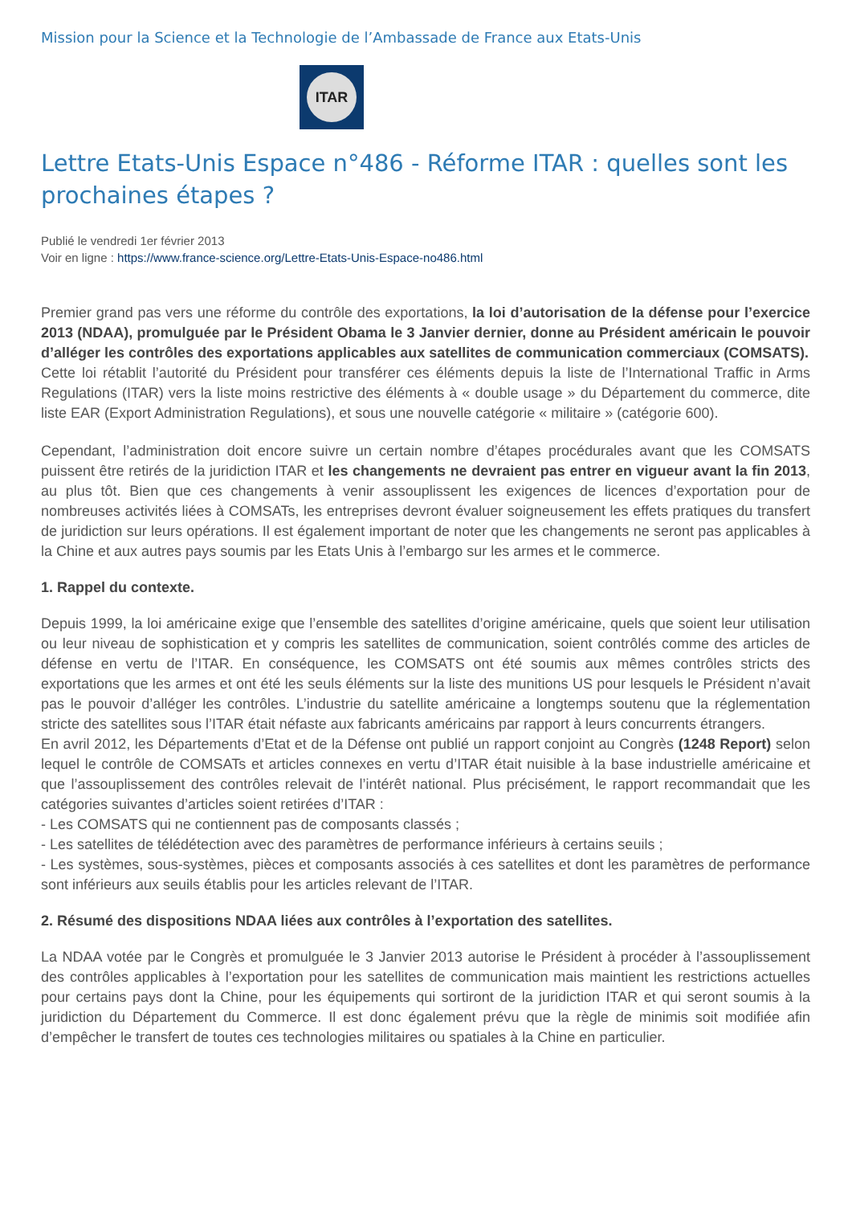Mission pour la Science et la Technologie de l’Ambassade de France aux Etats-Unis
ITAR
Lettre Etats-Unis Espace n°486 - Réforme ITAR : quelles sont les prochaines étapes ?
Publié le vendredi 1er février 2013
Voir en ligne : https://www.france-science.org/Lettre-Etats-Unis-Espace-no486.html
Premier grand pas vers une réforme du contrôle des exportations, la loi d’autorisation de la défense pour l’exercice 2013 (NDAA), promulguée par le Président Obama le 3 Janvier dernier, donne au Président américain le pouvoir d’alléger les contrôles des exportations applicables aux satellites de communication commerciaux (COMSATS).
Cette loi rétablit l’autorité du Président pour transférer ces éléments depuis la liste de l’International Traffic in Arms Regulations (ITAR) vers la liste moins restrictive des éléments à « double usage » du Département du commerce, dite liste EAR (Export Administration Regulations), et sous une nouvelle catégorie « militaire » (catégorie 600).
Cependant, l’administration doit encore suivre un certain nombre d’étapes procédurales avant que les COMSATS puissent être retirés de la juridiction ITAR et les changements ne devraient pas entrer en vigueur avant la fin 2013, au plus tôt. Bien que ces changements à venir assouplissent les exigences de licences d’exportation pour de nombreuses activités liées à COMSATs, les entreprises devront évaluer soigneusement les effets pratiques du transfert de juridiction sur leurs opérations. Il est également important de noter que les changements ne seront pas applicables à la Chine et aux autres pays soumis par les Etats Unis à l’embargo sur les armes et le commerce.
1. Rappel du contexte.
Depuis 1999, la loi américaine exige que l’ensemble des satellites d’origine américaine, quels que soient leur utilisation ou leur niveau de sophistication et y compris les satellites de communication, soient contrôlés comme des articles de défense en vertu de l’ITAR. En conséquence, les COMSATS ont été soumis aux mêmes contrôles stricts des exportations que les armes et ont été les seuls éléments sur la liste des munitions US pour lesquels le Président n’avait pas le pouvoir d’alléger les contrôles. L’industrie du satellite américaine a longtemps soutenu que la réglementation stricte des satellites sous l’ITAR était néfaste aux fabricants américains par rapport à leurs concurrents étrangers.
En avril 2012, les Départements d’Etat et de la Défense ont publié un rapport conjoint au Congrès (1248 Report) selon lequel le contrôle de COMSATs et articles connexes en vertu d’ITAR était nuisible à la base industrielle américaine et que l’assouplissement des contrôles relevait de l’intérêt national. Plus précisément, le rapport recommandait que les catégories suivantes d’articles soient retirées d’ITAR :
- Les COMSATS qui ne contiennent pas de composants classés ;
- Les satellites de télédétection avec des paramètres de performance inférieurs à certains seuils ;
- Les systèmes, sous-systèmes, pièces et composants associés à ces satellites et dont les paramètres de performance sont inférieurs aux seuils établis pour les articles relevant de l’ITAR.
2. Résumé des dispositions NDAA liées aux contrôles à l’exportation des satellites.
La NDAA votée par le Congrès et promulguée le 3 Janvier 2013 autorise le Président à procéder à l’assouplissement des contrôles applicables à l’exportation pour les satellites de communication mais maintient les restrictions actuelles pour certains pays dont la Chine, pour les équipements qui sortiront de la juridiction ITAR et qui seront soumis à la juridiction du Département du Commerce. Il est donc également prévu que la règle de minimis soit modifiée afin d’empêcher le transfert de toutes ces technologies militaires ou spatiales à la Chine en particulier.